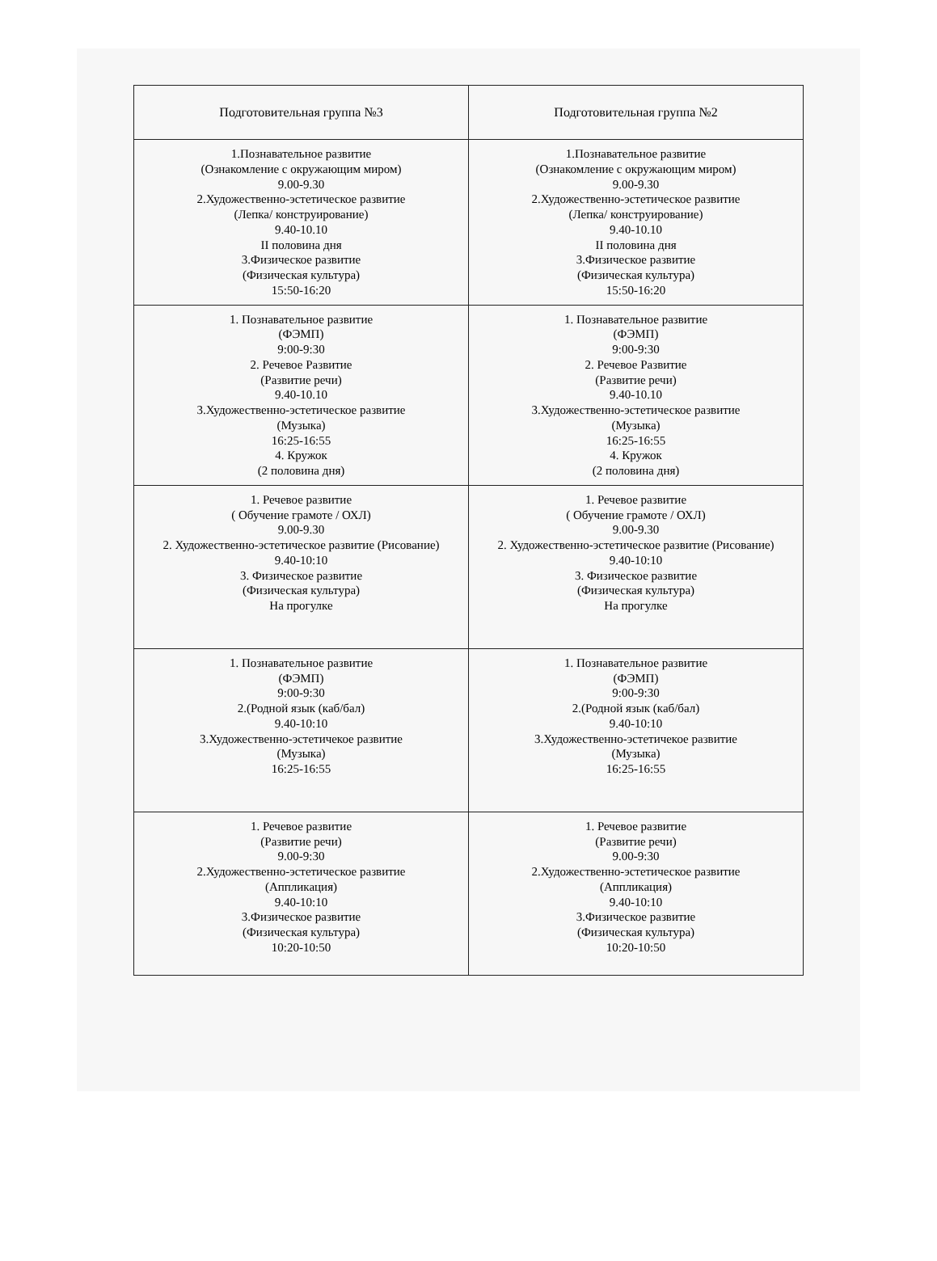| Подготовительная группа №3 | Подготовительная группа №2 |
| --- | --- |
| 1.Познавательное развитие (Ознакомление с окружающим миром) 9.00-9.30 2.Художественно-эстетическое развитие (Лепка/ конструирование) 9.40-10.10 II половина дня 3.Физическое развитие (Физическая культура) 15:50-16:20 | 1.Познавательное развитие (Ознакомление с окружающим миром) 9.00-9.30 2.Художественно-эстетическое развитие (Лепка/ конструирование) 9.40-10.10 II половина дня 3.Физическое развитие (Физическая культура) 15:50-16:20 |
| 1. Познавательное развитие (ФЭМП) 9:00-9:30 2. Речевое Развитие (Развитие речи) 9.40-10.10 3.Художественно-эстетическое развитие (Музыка) 16:25-16:55 4. Кружок (2 половина дня) | 1. Познавательное развитие (ФЭМП) 9:00-9:30 2. Речевое Развитие (Развитие речи) 9.40-10.10 3.Художественно-эстетическое развитие (Музыка) 16:25-16:55 4. Кружок (2 половина дня) |
| 1. Речевое развитие ( Обучение грамоте / ОХЛ) 9.00-9.30 2. Художественно-эстетическое развитие (Рисование) 9.40-10:10 3. Физическое развитие (Физическая культура) На прогулке | 1. Речевое развитие ( Обучение грамоте / ОХЛ) 9.00-9.30 2. Художественно-эстетическое развитие (Рисование) 9.40-10:10 3. Физическое развитие (Физическая культура) На прогулке |
| 1. Познавательное развитие (ФЭМП) 9:00-9:30 2.(Родной язык (каб/бал) 9.40-10:10 3.Художественно-эстетичекое развитие (Музыка) 16:25-16:55 | 1. Познавательное развитие (ФЭМП) 9:00-9:30 2.(Родной язык (каб/бал) 9.40-10:10 3.Художественно-эстетичекое развитие (Музыка) 16:25-16:55 |
| 1. Речевое развитие (Развитие речи) 9.00-9:30 2.Художественно-эстетическое развитие (Аппликация) 9.40-10:10 3.Физическое развитие (Физическая культура) 10:20-10:50 | 1. Речевое развитие (Развитие речи) 9.00-9:30 2.Художественно-эстетическое развитие (Аппликация) 9.40-10:10 3.Физическое развитие (Физическая культура) 10:20-10:50 |